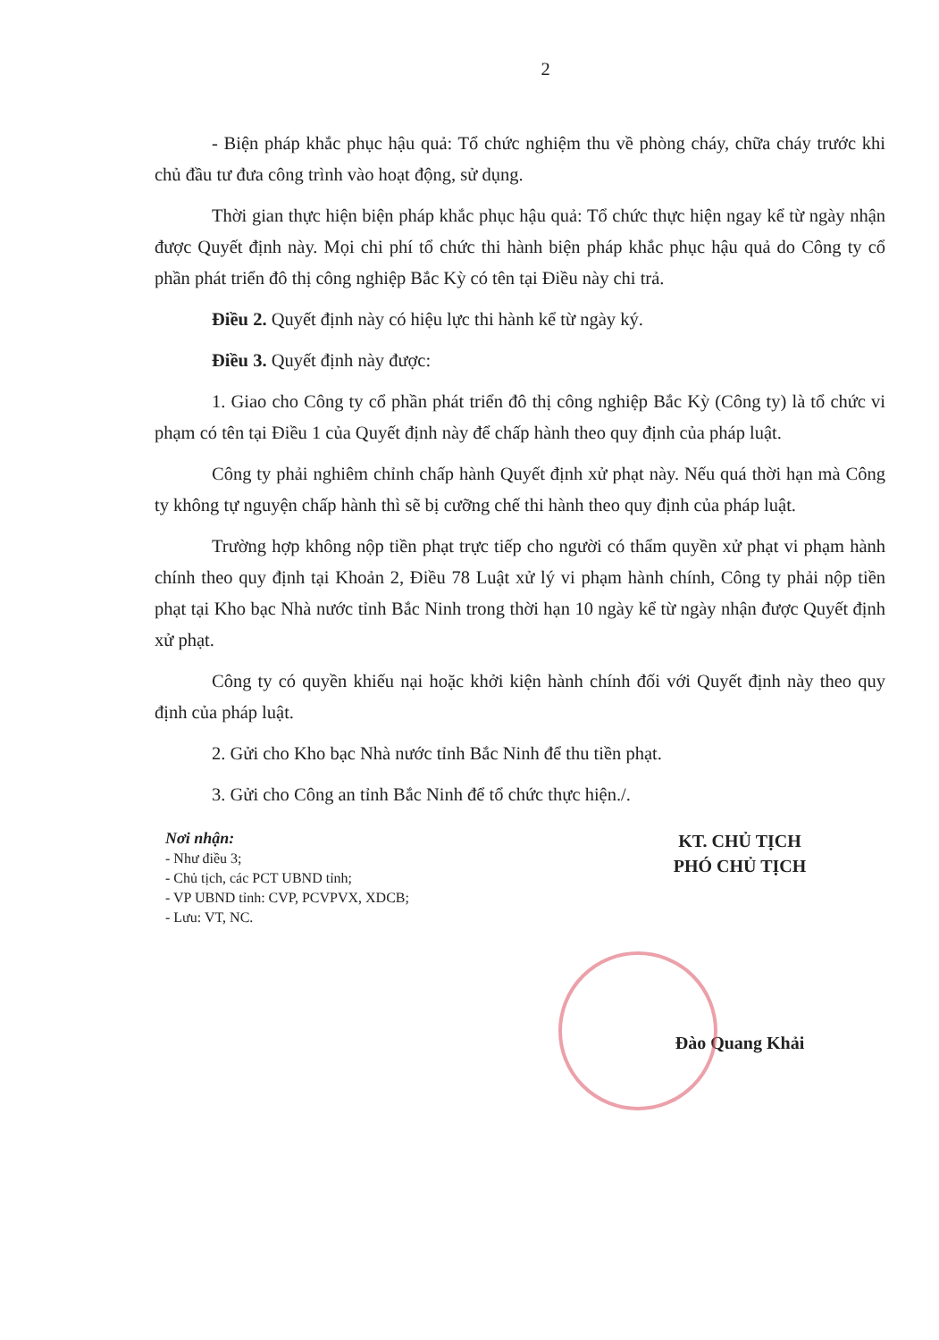2
- Biện pháp khắc phục hậu quả: Tổ chức nghiệm thu về phòng cháy, chữa cháy trước khi chủ đầu tư đưa công trình vào hoạt động, sử dụng.
Thời gian thực hiện biện pháp khắc phục hậu quả: Tổ chức thực hiện ngay kể từ ngày nhận được Quyết định này. Mọi chi phí tổ chức thi hành biện pháp khắc phục hậu quả do Công ty cổ phần phát triển đô thị công nghiệp Bắc Kỳ có tên tại Điều này chi trả.
Điều 2. Quyết định này có hiệu lực thi hành kể từ ngày ký.
Điều 3. Quyết định này được:
1. Giao cho Công ty cổ phần phát triển đô thị công nghiệp Bắc Kỳ (Công ty) là tổ chức vi phạm có tên tại Điều 1 của Quyết định này để chấp hành theo quy định của pháp luật.
Công ty phải nghiêm chỉnh chấp hành Quyết định xử phạt này. Nếu quá thời hạn mà Công ty không tự nguyện chấp hành thì sẽ bị cưỡng chế thi hành theo quy định của pháp luật.
Trường hợp không nộp tiền phạt trực tiếp cho người có thẩm quyền xử phạt vi phạm hành chính theo quy định tại Khoản 2, Điều 78 Luật xử lý vi phạm hành chính, Công ty phải nộp tiền phạt tại Kho bạc Nhà nước tỉnh Bắc Ninh trong thời hạn 10 ngày kể từ ngày nhận được Quyết định xử phạt.
Công ty có quyền khiếu nại hoặc khởi kiện hành chính đối với Quyết định này theo quy định của pháp luật.
2. Gửi cho Kho bạc Nhà nước tỉnh Bắc Ninh để thu tiền phạt.
3. Gửi cho Công an tỉnh Bắc Ninh để tổ chức thực hiện./.
Nơi nhận:
- Như điều 3;
- Chủ tịch, các PCT UBND tỉnh;
- VP UBND tỉnh: CVP, PCVPVX, XDCB;
- Lưu: VT, NC.
KT. CHỦ TỊCH
PHÓ CHỦ TỊCH
Đào Quang Khải